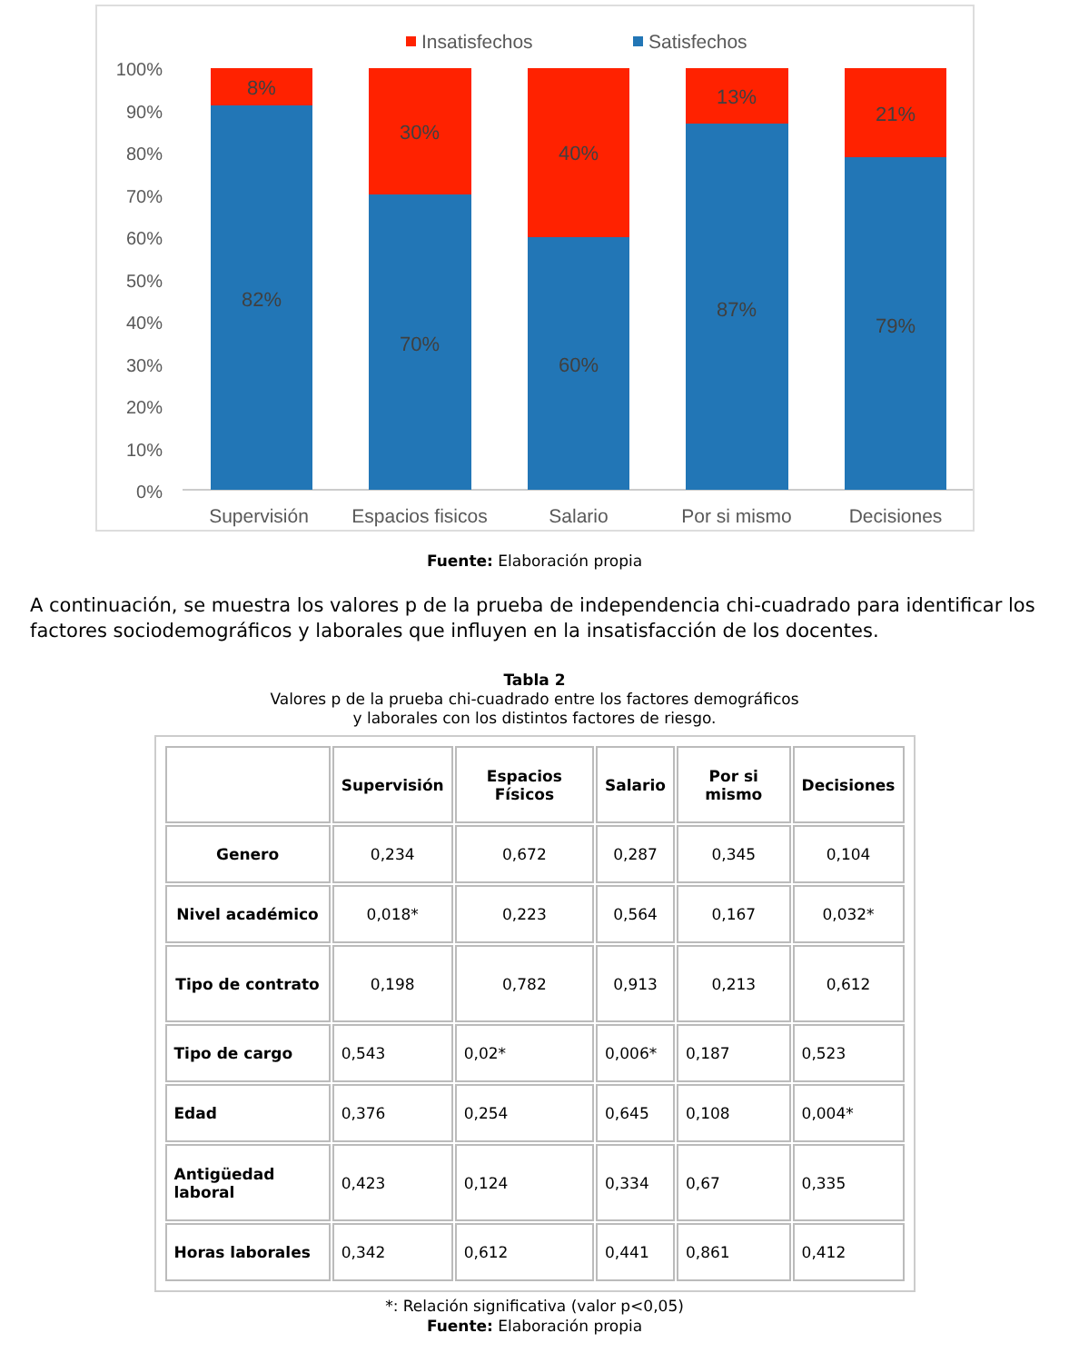Insatisfechos
Satisfechos
100%
90%
80%
70%
60%
50%
40%
30%
20%
10%
0%
8%
82%
30%
70%
40%
60%
13%
87%
21%
79%
Supervisión
Espacios fisicos
Salario
Por si mismo
Decisiones
Fuente: Elaboración propia
A continuación, se muestra los valores p de la prueba de independencia chi-cuadrado para identificar los factores sociodemográficos y laborales que influyen en la insatisfacción de los docentes.
Tabla 2
Valores p de la prueba chi-cuadrado entre los factores demográficos
y laborales con los distintos factores de riesgo.
| | Supervisión | Espacios Físicos | Salario | Por si mismo | Decisiones |
| --- | --- | --- | --- | --- | --- |
| Genero | 0,234 | 0,672 | 0,287 | 0,345 | 0,104 |
| Nivel académico | 0,018* | 0,223 | 0,564 | 0,167 | 0,032* |
| Tipo de contrato | 0,198 | 0,782 | 0,913 | 0,213 | 0,612 |
| Tipo de cargo | 0,543 | 0,02* | 0,006* | 0,187 | 0,523 |
| Edad | 0,376 | 0,254 | 0,645 | 0,108 | 0,004* |
| Antigüedad laboral | 0,423 | 0,124 | 0,334 | 0,67 | 0,335 |
| Horas laborales | 0,342 | 0,612 | 0,441 | 0,861 | 0,412 |
*: Relación significativa (valor p<0,05)
Fuente: Elaboración propia